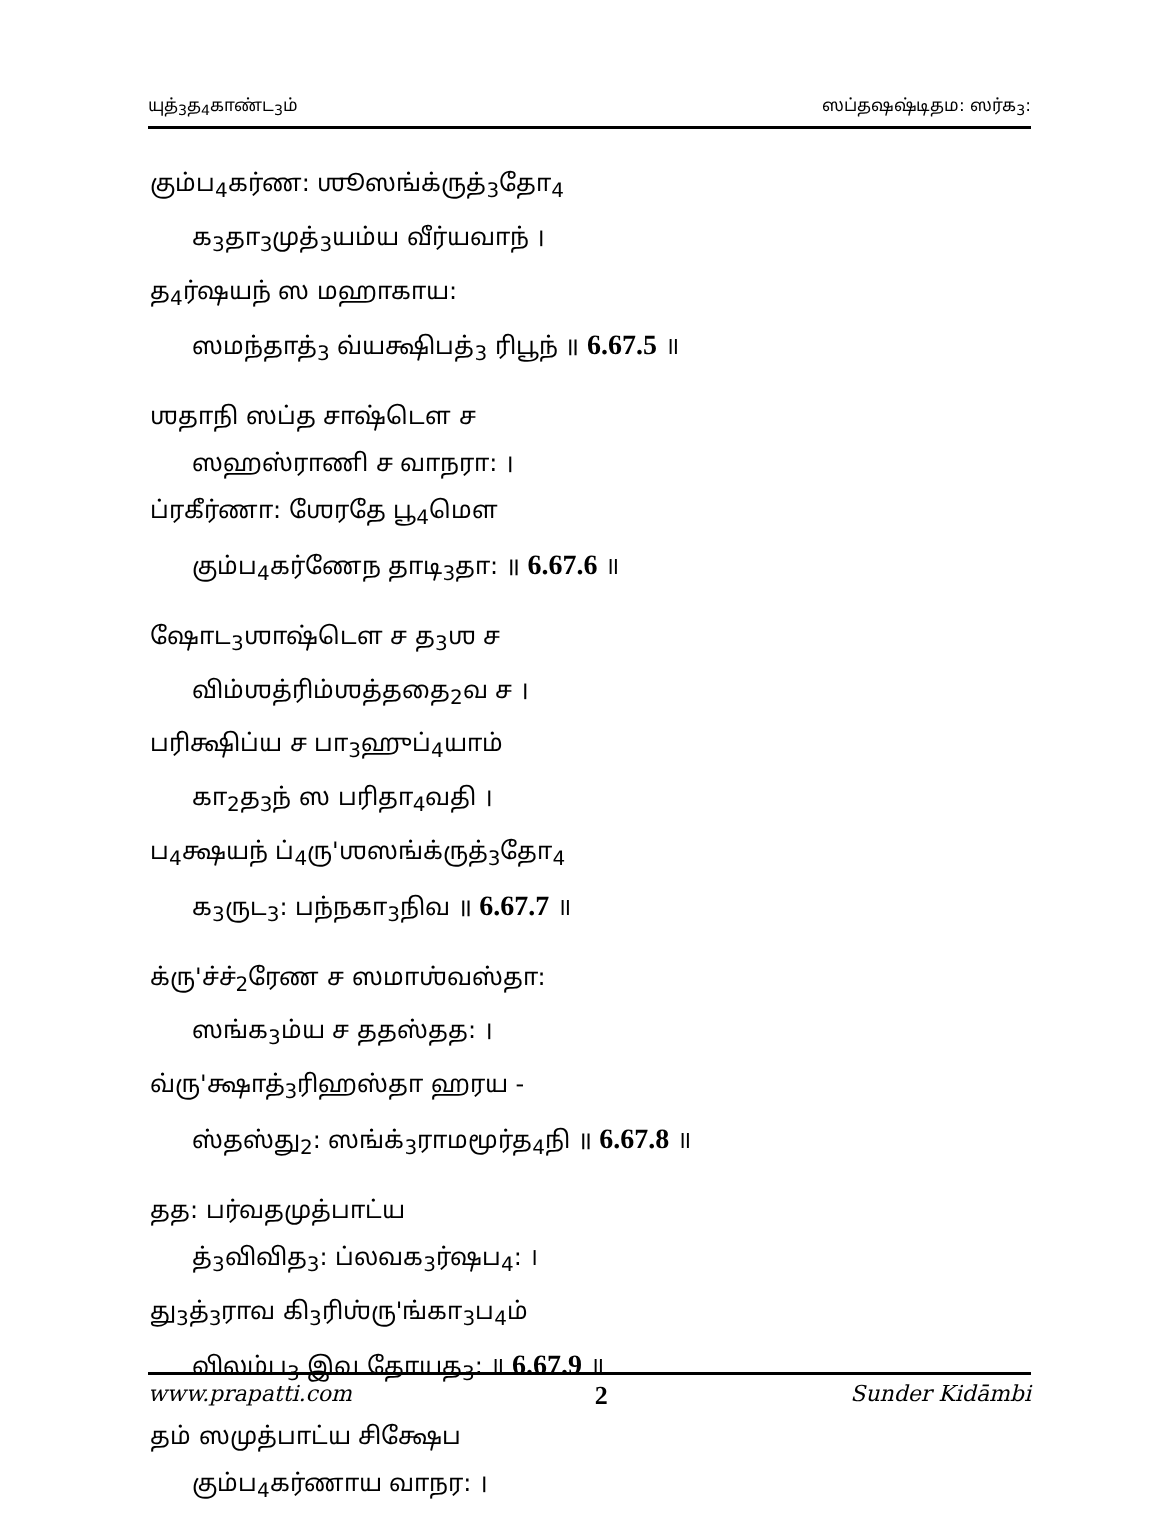யுத்<sub>3</sub>த<sub>4</sub>காண்ட<sub>3</sub>ம் ஸப்தஷஷ்டிதம: ஸர்க<sub>3</sub>:
கும்ப<sub>4</sub>கர்ண: ஶூஸங்க்ருத்<sub>3</sub>தோ<sub>4</sub>
க<sub>3</sub>தா<sub>3</sub>முத்<sub>3</sub>யம்ய வீர்யவாந் ।
த<sub>4</sub>ர்ஷயந் ஸ மஹாகாய:
ஸமந்தாத்<sub>3</sub> வ்யக்ஷிபத்<sub>3</sub> ரிபூந் ॥ 6.67.5 ॥
ஶதாநி ஸப்த சாஷ்டௌ ச
ஸஹஸ்ராணி ச வாநரா: ।
ப்ரகீர்ணா: ஶேரதே பூ<sub>4</sub>மௌ
கும்ப<sub>4</sub>கர்ணேந தாடி<sub>3</sub>தா: ॥ 6.67.6 ॥
ஷோட<sub>3</sub>ஶாஷ்டௌ ச த<sub>3</sub>ஶ ச
விம்ஶத்ரிம்ஶத்ததை<sub>2</sub>வ ச ।
பரிக்ஷிப்ய ச பா<sub>3</sub>ஹுப்<sub>4</sub>யாம்
கா<sub>2</sub>த<sub>3</sub>ந் ஸ பரிதா<sub>4</sub>வதி ।
ப<sub>4</sub>க்ஷயந் ப்<sub>4</sub>ரு'ஶஸங்க்ருத்<sub>3</sub>தோ<sub>4</sub>
க<sub>3</sub>ருட<sub>3</sub>: பந்நகா<sub>3</sub>நிவ ॥ 6.67.7 ॥
க்ரு'ச்ச்<sub>2</sub>ரேண ச ஸமாஶ்வஸ்தா:
ஸங்க<sub>3</sub>ம்ய ச ததஸ்தத: ।
வ்ரு'க்ஷாத்<sub>3</sub>ரிஹஸ்தா ஹரய -
ஸ்தஸ்து<sub>2</sub>: ஸங்க்<sub>3</sub>ராமமூர்த<sub>4</sub>நி ॥ 6.67.8 ॥
தத: பர்வதமுத்பாட்ய
த்<sub>3</sub>விவித<sub>3</sub>: ப்லவக<sub>3</sub>ர்ஷப<sub>4</sub>: ।
து<sub>3</sub>த்<sub>3</sub>ராவ கி<sub>3</sub>ரிஶ்ரு'ங்கா<sub>3</sub>ப<sub>4</sub>ம்
விலம்ப<sub>3</sub> இவ தோயத<sub>3</sub>: ॥ 6.67.9 ॥
தம் ஸமுத்பாட்ய சிக்ஷேப
கும்ப<sub>4</sub>கர்ணாய வாநர: ।
www.prapatti.com 2 Sunder Kidāmbi